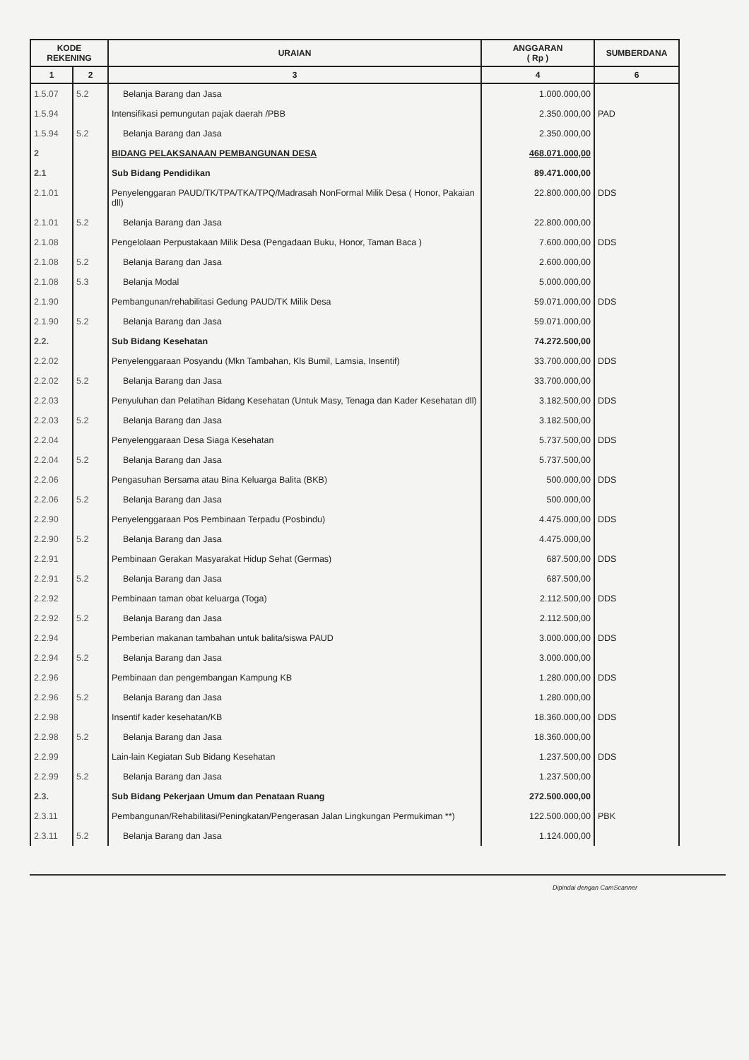| KODE REKENING | | URAIAN | ANGGARAN ( Rp ) | SUMBERDANA |
| --- | --- | --- | --- | --- |
| 1 | 2 | 3 | 4 | 6 |
| 1.5.07 | 5.2 | Belanja Barang dan Jasa | 1.000.000,00 | |
| 1.5.94 | | Intensifikasi pemungutan pajak daerah /PBB | 2.350.000,00 | PAD |
| 1.5.94 | 5.2 | Belanja Barang dan Jasa | 2.350.000,00 | |
| 2 | | BIDANG PELAKSANAAN PEMBANGUNAN DESA | 468.071.000,00 | |
| 2.1 | | Sub Bidang Pendidikan | 89.471.000,00 | |
| 2.1.01 | | Penyelenggaran PAUD/TK/TPA/TKA/TPQ/Madrasah NonFormal Milik Desa ( Honor, Pakaian dll) | 22.800.000,00 | DDS |
| 2.1.01 | 5.2 | Belanja Barang dan Jasa | 22.800.000,00 | |
| 2.1.08 | | Pengelolaan Perpustakaan Milik Desa (Pengadaan Buku, Honor, Taman Baca ) | 7.600.000,00 | DDS |
| 2.1.08 | 5.2 | Belanja Barang dan Jasa | 2.600.000,00 | |
| 2.1.08 | 5.3 | Belanja Modal | 5.000.000,00 | |
| 2.1.90 | | Pembangunan/rehabilitasi Gedung PAUD/TK Milik Desa | 59.071.000,00 | DDS |
| 2.1.90 | 5.2 | Belanja Barang dan Jasa | 59.071.000,00 | |
| 2.2. | | Sub Bidang Kesehatan | 74.272.500,00 | |
| 2.2.02 | | Penyelenggaraan Posyandu (Mkn Tambahan, Kls Bumil, Lamsia, Insentif) | 33.700.000,00 | DDS |
| 2.2.02 | 5.2 | Belanja Barang dan Jasa | 33.700.000,00 | |
| 2.2.03 | | Penyuluhan dan Pelatihan Bidang Kesehatan (Untuk Masy, Tenaga dan Kader Kesehatan dll) | 3.182.500,00 | DDS |
| 2.2.03 | 5.2 | Belanja Barang dan Jasa | 3.182.500,00 | |
| 2.2.04 | | Penyelenggaraan Desa Siaga Kesehatan | 5.737.500,00 | DDS |
| 2.2.04 | 5.2 | Belanja Barang dan Jasa | 5.737.500,00 | |
| 2.2.06 | | Pengasuhan Bersama atau Bina Keluarga Balita (BKB) | 500.000,00 | DDS |
| 2.2.06 | 5.2 | Belanja Barang dan Jasa | 500.000,00 | |
| 2.2.90 | | Penyelenggaraan Pos Pembinaan Terpadu (Posbindu) | 4.475.000,00 | DDS |
| 2.2.90 | 5.2 | Belanja Barang dan Jasa | 4.475.000,00 | |
| 2.2.91 | | Pembinaan Gerakan Masyarakat Hidup Sehat (Germas) | 687.500,00 | DDS |
| 2.2.91 | 5.2 | Belanja Barang dan Jasa | 687.500,00 | |
| 2.2.92 | | Pembinaan taman obat keluarga (Toga) | 2.112.500,00 | DDS |
| 2.2.92 | 5.2 | Belanja Barang dan Jasa | 2.112.500,00 | |
| 2.2.94 | | Pemberian makanan tambahan untuk balita/siswa PAUD | 3.000.000,00 | DDS |
| 2.2.94 | 5.2 | Belanja Barang dan Jasa | 3.000.000,00 | |
| 2.2.96 | | Pembinaan dan pengembangan Kampung KB | 1.280.000,00 | DDS |
| 2.2.96 | 5.2 | Belanja Barang dan Jasa | 1.280.000,00 | |
| 2.2.98 | | Insentif kader kesehatan/KB | 18.360.000,00 | DDS |
| 2.2.98 | 5.2 | Belanja Barang dan Jasa | 18.360.000,00 | |
| 2.2.99 | | Lain-lain Kegiatan Sub Bidang Kesehatan | 1.237.500,00 | DDS |
| 2.2.99 | 5.2 | Belanja Barang dan Jasa | 1.237.500,00 | |
| 2.3. | | Sub Bidang Pekerjaan Umum dan Penataan Ruang | 272.500.000,00 | |
| 2.3.11 | | Pembangunan/Rehabilitasi/Peningkatan/Pengerasan Jalan Lingkungan Permukiman **) | 122.500.000,00 | PBK |
| 2.3.11 | 5.2 | Belanja Barang dan Jasa | 1.124.000,00 | |
Dipindai dengan CamScanner